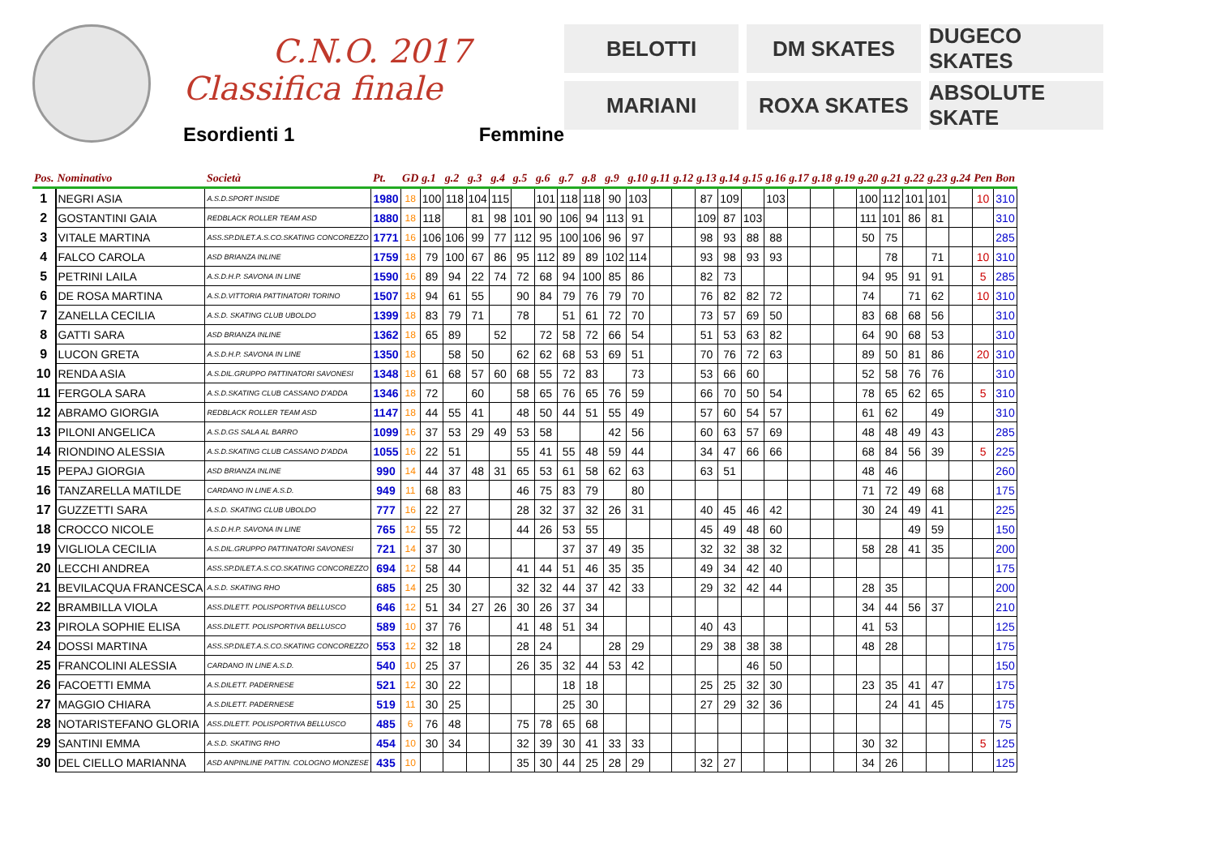C.N.O. 2017
Classifica finale
Esordienti 1 Femmine
BELOTTI
DM SKATES
DUGECO SKATES
MARIANI
ROXA SKATES
ABSOLUTE SKATE
| Pos. | Nominativo | Società | Pt. | GD | g.1 | g.2 | g.3 | g.4 | g.5 | g.6 | g.7 | g.8 | g.9 | g.10 | g.11 | g.12 | g.13 | g.14 | g.15 | g.16 | g.17 | g.18 | g.19 | g.20 | g.21 | g.22 | g.23 | g.24 | Pen | Bon |
| --- | --- | --- | --- | --- | --- | --- | --- | --- | --- | --- | --- | --- | --- | --- | --- | --- | --- | --- | --- | --- | --- | --- | --- | --- | --- | --- | --- | --- | --- | --- |
| 1 | NEGRI ASIA | A.S.D.SPORT INSIDE | 1980 | 18 | 100 | 118 | 104 | 115 | | 101 | 118 | 118 | 90 | 103 | | | 87 | 109 | | 103 | | | | 100 | 112 | 101 | 101 | | 10 | 310 |
| 2 | GOSTANTINI GAIA | REDBLACK ROLLER TEAM ASD | 1880 | 18 | 118 | | 81 | 98 | 101 | 90 | 106 | 94 | 113 | 91 | | | 109 | 87 | 103 | | | | | 111 | 101 | 86 | 81 | | | 310 |
| 3 | VITALE MARTINA | ASS.SP.DILET.A.S.CO.SKATING CONCOREZZO | 1771 | 16 | 106 | 106 | 99 | 77 | 112 | 95 | 100 | 106 | 96 | 97 | | | 98 | 93 | 88 | 88 | | | | 50 | 75 | | | | | 285 |
| 4 | FALCO CAROLA | ASD BRIANZA INLINE | 1759 | 18 | 79 | 100 | 67 | 86 | 95 | 112 | 89 | 89 | 102 | 114 | | | 93 | 98 | 93 | 93 | | | | | 78 | | 71 | | 10 | 310 |
| 5 | PETRINI LAILA | A.S.D.H.P. SAVONA IN LINE | 1590 | 16 | 89 | 94 | 22 | 74 | 72 | 68 | 94 | 100 | 85 | 86 | | | 82 | 73 | | | | | | 94 | 95 | 91 | 91 | | 5 | 285 |
| 6 | DE ROSA MARTINA | A.S.D.VITTORIA PATTINATORI TORINO | 1507 | 18 | 94 | 61 | 55 | | 90 | 84 | 79 | 76 | 79 | 70 | | | 76 | 82 | 82 | 72 | | | | 74 | | 71 | 62 | | 10 | 310 |
| 7 | ZANELLA CECILIA | A.S.D. SKATING CLUB UBOLDO | 1399 | 18 | 83 | 79 | 71 | | 78 | | 51 | 61 | 72 | 70 | | | 73 | 57 | 69 | 50 | | | | 83 | 68 | 68 | 56 | | | 310 |
| 8 | GATTI SARA | ASD BRIANZA INLINE | 1362 | 18 | 65 | 89 | | 52 | | 72 | 58 | 72 | 66 | 54 | | | 51 | 53 | 63 | 82 | | | | 64 | 90 | 68 | 53 | | | 310 |
| 9 | LUCON GRETA | A.S.D.H.P. SAVONA IN LINE | 1350 | 18 | | 58 | 50 | | 62 | 62 | 68 | 53 | 69 | 51 | | | 70 | 76 | 72 | 63 | | | | 89 | 50 | 81 | 86 | | 20 | 310 |
| 10 | RENDA ASIA | A.S.DIL.GRUPPO PATTINATORI SAVONESI | 1348 | 18 | 61 | 68 | 57 | 60 | 68 | 55 | 72 | 83 | | 73 | | | 53 | 66 | 60 | | | | | 52 | 58 | 76 | 76 | | | 310 |
| 11 | FERGOLA SARA | A.S.D.SKATING CLUB CASSANO D'ADDA | 1346 | 18 | 72 | | 60 | | 58 | 65 | 76 | 65 | 76 | 59 | | | 66 | 70 | 50 | 54 | | | | 78 | 65 | 62 | 65 | | 5 | 310 |
| 12 | ABRAMO GIORGIA | REDBLACK ROLLER TEAM ASD | 1147 | 18 | 44 | 55 | 41 | | 48 | 50 | 44 | 51 | 55 | 49 | | | 57 | 60 | 54 | 57 | | | | 61 | 62 | | 49 | | | 310 |
| 13 | PILONI ANGELICA | A.S.D.GS SALA AL BARRO | 1099 | 16 | 37 | 53 | 29 | 49 | 53 | 58 | | | 42 | 56 | | | 60 | 63 | 57 | 69 | | | | 48 | 48 | 49 | 43 | | | 285 |
| 14 | RIONDINO ALESSIA | A.S.D.SKATING CLUB CASSANO D'ADDA | 1055 | 16 | 22 | 51 | | | 55 | 41 | 55 | 48 | 59 | 44 | | | 34 | 47 | 66 | 66 | | | | 68 | 84 | 56 | 39 | | 5 | 225 |
| 15 | PEPAJ GIORGIA | ASD BRIANZA INLINE | 990 | 14 | 44 | 37 | 48 | 31 | 65 | 53 | 61 | 58 | 62 | 63 | | | 63 | 51 | | | | | | 48 | 46 | | | | | 260 |
| 16 | TANZARELLA MATILDE | CARDANO IN LINE A.S.D. | 949 | 11 | 68 | 83 | | | 46 | 75 | 83 | 79 | | 80 | | | | | | | | | | 71 | 72 | 49 | 68 | | | 175 |
| 17 | GUZZETTI SARA | A.S.D. SKATING CLUB UBOLDO | 777 | 16 | 22 | 27 | | | 28 | 32 | 37 | 32 | 26 | 31 | | | 40 | 45 | 46 | 42 | | | | 30 | 24 | 49 | 41 | | | 225 |
| 18 | CROCCO NICOLE | A.S.D.H.P. SAVONA IN LINE | 765 | 12 | 55 | 72 | | | 44 | 26 | 53 | 55 | | | | | 45 | 49 | 48 | 60 | | | | | | 49 | 59 | | | 150 |
| 19 | VIGLIOLA CECILIA | A.S.DIL.GRUPPO PATTINATORI SAVONESI | 721 | 14 | 37 | 30 | | | | | 37 | 37 | 49 | 35 | | | 32 | 32 | 38 | 32 | | | | 58 | 28 | 41 | 35 | | | 200 |
| 20 | LECCHI ANDREA | ASS.SP.DILET.A.S.CO.SKATING CONCOREZZO | 694 | 12 | 58 | 44 | | | 41 | 44 | 51 | 46 | 35 | 35 | | | 49 | 34 | 42 | 40 | | | | | | | | | | 175 |
| 21 | BEVILACQUA FRANCESCA | A.S.D. SKATING RHO | 685 | 14 | 25 | 30 | | | 32 | 32 | 44 | 37 | 42 | 33 | | | 29 | 32 | 42 | 44 | | | | 28 | 35 | | | | | 200 |
| 22 | BRAMBILLA VIOLA | ASS.DILETT. POLISPORTIVA BELLUSCO | 646 | 12 | 51 | 34 | 27 | 26 | 30 | 26 | 37 | 34 | | | | | | | | | | | | 34 | 44 | 56 | 37 | | | 210 |
| 23 | PIROLA SOPHIE ELISA | ASS.DILETT. POLISPORTIVA BELLUSCO | 589 | 10 | 37 | 76 | | | 41 | 48 | 51 | 34 | | | | | 40 | 43 | | | | | | 41 | 53 | | | | | 125 |
| 24 | DOSSI MARTINA | ASS.SP.DILET.A.S.CO.SKATING CONCOREZZO | 553 | 12 | 32 | 18 | | | 28 | 24 | | | 28 | 29 | | | 29 | 38 | 38 | 38 | | | | 48 | 28 | | | | | 175 |
| 25 | FRANCOLINI ALESSIA | CARDANO IN LINE A.S.D. | 540 | 10 | 25 | 37 | | | 26 | 35 | 32 | 44 | 53 | 42 | | | | | 46 | 50 | | | | | | | | | | 150 |
| 26 | FACOETTI EMMA | A.S.DILETT. PADERNESE | 521 | 12 | 30 | 22 | | | | | 18 | 18 | | | | | 25 | 25 | 32 | 30 | | | | 23 | 35 | 41 | 47 | | | 175 |
| 27 | MAGGIO CHIARA | A.S.DILETT. PADERNESE | 519 | 11 | 30 | 25 | | | | | 25 | 30 | | | | | 27 | 29 | 32 | 36 | | | | | 24 | 41 | 45 | | | 175 |
| 28 | NOTARISTEFANO GLORIA | ASS.DILETT. POLISPORTIVA BELLUSCO | 485 | 6 | 76 | 48 | | | 75 | 78 | 65 | 68 | | | | | | | | | | | | | | | | | | 75 |
| 29 | SANTINI EMMA | A.S.D. SKATING RHO | 454 | 10 | 30 | 34 | | | 32 | 39 | 30 | 41 | 33 | 33 | | | | | | | | | | 30 | 32 | | | | 5 | 125 |
| 30 | DEL CIELLO MARIANNA | ASD ANPINLINE PATTIN. COLOGNO MONZESE | 435 | 10 | | | | | 35 | 30 | 44 | 25 | 28 | 29 | | | 32 | 27 | | | | | | 34 | 26 | | | | | 125 |